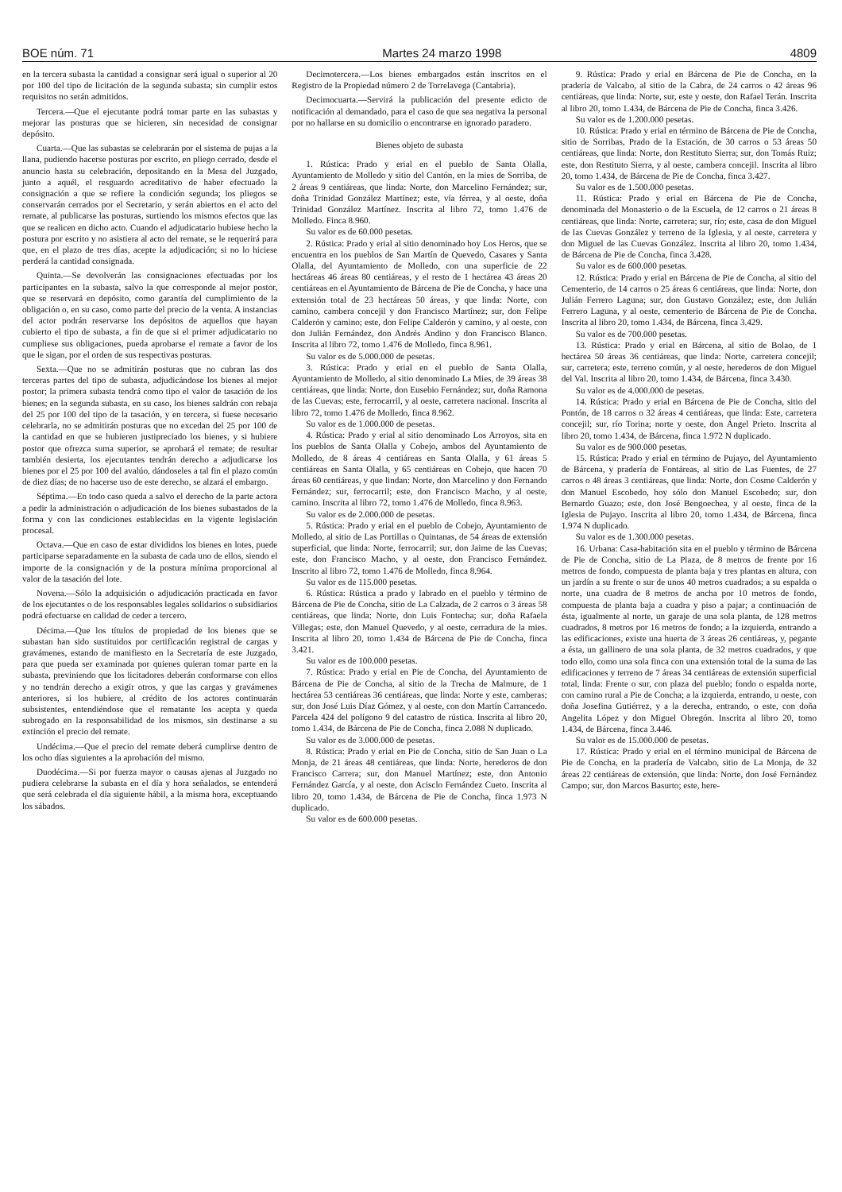BOE núm. 71 Martes 24 marzo 1998 4809
en la tercera subasta la cantidad a consignar será igual o superior al 20 por 100 del tipo de licitación de la segunda subasta; sin cumplir estos requisitos no serán admitidos.
Tercera.—Que el ejecutante podrá tomar parte en las subastas y mejorar las posturas que se hicieren, sin necesidad de consignar depósito.
Cuarta.—Que las subastas se celebrarán por el sistema de pujas a la llana, pudiendo hacerse posturas por escrito, en pliego cerrado, desde el anuncio hasta su celebración, depositando en la Mesa del Juzgado, junto a aquél, el resguardo acreditativo de haber efectuado la consignación a que se refiere la condición segunda; los pliegos se conservarán cerrados por el Secretario, y serán abiertos en el acto del remate, al publicarse las posturas, surtiendo los mismos efectos que las que se realicen en dicho acto. Cuando el adjudicatario hubiese hecho la postura por escrito y no asistiera al acto del remate, se le requerirá para que, en el plazo de tres días, acepte la adjudicación; si no lo hiciese perderá la cantidad consignada.
Quinta.—Se devolverán las consignaciones efectuadas por los participantes en la subasta, salvo la que corresponde al mejor postor, que se reservará en depósito, como garantía del cumplimiento de la obligación o, en su caso, como parte del precio de la venta. A instancias del actor podrán reservarse los depósitos de aquellos que hayan cubierto el tipo de subasta, a fin de que si el primer adjudicatario no cumpliese sus obligaciones, pueda aprobarse el remate a favor de los que le sigan, por el orden de sus respectivas posturas.
Sexta.—Que no se admitirán posturas que no cubran las dos terceras partes del tipo de subasta, adjudicándose los bienes al mejor postor; la primera subasta tendrá como tipo el valor de tasación de los bienes; en la segunda subasta, en su caso, los bienes saldrán con rebaja del 25 por 100 del tipo de la tasación, y en tercera, si fuese necesario celebrarla, no se admitirán posturas que no excedan del 25 por 100 de la cantidad en que se hubieren justipreciado los bienes, y si hubiere postor que ofrezca suma superior, se aprobará el remate; de resultar también desierta, los ejecutantes tendrán derecho a adjudicarse los bienes por el 25 por 100 del avalúo, dándoseles a tal fin el plazo común de diez días; de no hacerse uso de este derecho, se alzará el embargo.
Séptima.—En todo caso queda a salvo el derecho de la parte actora a pedir la administración o adjudicación de los bienes subastados de la forma y con las condiciones establecidas en la vigente legislación procesal.
Octava.—Que en caso de estar divididos los bienes en lotes, puede participarse separadamente en la subasta de cada uno de ellos, siendo el importe de la consignación y de la postura mínima proporcional al valor de la tasación del lote.
Novena.—Sólo la adquisición o adjudicación practicada en favor de los ejecutantes o de los responsables legales solidarios o subsidiarios podrá efectuarse en calidad de ceder a tercero.
Décima.—Que los títulos de propiedad de los bienes que se subastan han sido sustituidos por certificación registral de cargas y gravámenes, estando de manifiesto en la Secretaría de este Juzgado, para que pueda ser examinada por quienes quieran tomar parte en la subasta, previniendo que los licitadores deberán conformarse con ellos y no tendrán derecho a exigir otros, y que las cargas y gravámenes anteriores, si los hubiere, al crédito de los actores continuarán subsistentes, entendiéndose que el rematante los acepta y queda subrogado en la responsabilidad de los mismos, sin destinarse a su extinción el precio del remate.
Undécima.—Que el precio del remate deberá cumplirse dentro de los ocho días siguientes a la aprobación del mismo.
Duodécima.—Si por fuerza mayor o causas ajenas al Juzgado no pudiera celebrarse la subasta en el día y hora señalados, se entenderá que será celebrada el día siguiente hábil, a la misma hora, exceptuando los sábados.
Decimotercera.—Los bienes embargados están inscritos en el Registro de la Propiedad número 2 de Torrelavega (Cantabria).
Decimocuarta.—Servirá la publicación del presente edicto de notificación al demandado, para el caso de que sea negativa la personal por no hallarse en su domicilio o encontrarse en ignorado paradero.
Bienes objeto de subasta
1. Rústica: Prado y erial en el pueblo de Santa Olalla, Ayuntamiento de Molledo y sitio del Cantón, en la mies de Sorriba, de 2 áreas 9 centiáreas, que linda: Norte, don Marcelino Fernández; sur, doña Trinidad González Martínez; este, vía férrea, y al oeste, doña Trinidad González Martínez. Inscrita al libro 72, tomo 1.476 de Molledo. Finca 8.960.
Su valor es de 60.000 pesetas.
2. Rústica: Prado y erial al sitio denominado hoy Los Heros, que se encuentra en los pueblos de San Martín de Quevedo, Casares y Santa Olalla, del Ayuntamiento de Molledo, con una superficie de 22 hectáreas 46 áreas 80 centiáreas, y el resto de 1 hectárea 43 áreas 20 centiáreas en el Ayuntamiento de Bárcena de Pie de Concha, y hace una extensión total de 23 hectáreas 50 áreas, y que linda: Norte, con camino, cambera concejil y don Francisco Martínez; sur, don Felipe Calderón y camino; este, don Felipe Calderón y camino, y al oeste, con don Julián Fernández, don Andrés Andino y don Francisco Blanco. Inscrita al libro 72, tomo 1.476 de Molledo, finca 8.961.
Su valor es de 5.000.000 de pesetas.
3. Rústica: Prado y erial en el pueblo de Santa Olalla, Ayuntamiento de Molledo, al sitio denominado La Mies, de 39 áreas 38 centiáreas, que linda: Norte, don Eusebio Fernández; sur, doña Ramona de las Cuevas; este, ferrocarril, y al oeste, carretera nacional. Inscrita al libro 72, tomo 1.476 de Molledo, finca 8.962.
Su valor es de 1.000.000 de pesetas.
4. Rústica: Prado y erial al sitio denominado Los Arroyos, sita en los pueblos de Santa Olalla y Cobejo, ambos del Ayuntamiento de Molledo, de 8 áreas 4 centiáreas en Santa Olalla, y 61 áreas 5 centiáreas en Santa Olalla, y 65 centiáreas en Cobejo, que hacen 70 áreas 60 centiáreas, y que lindan: Norte, don Marcelino y don Fernando Fernández; sur, ferrocarril; este, don Francisco Macho, y al oeste, camino. Inscrita al libro 72, tomo 1.476 de Molledo, finca 8.963.
Su valor es de 2.000.000 de pesetas.
5. Rústica: Prado y erial en el pueblo de Cobejo, Ayuntamiento de Molledo, al sitio de Las Portillas o Quintanas, de 54 áreas de extensión superficial, que linda: Norte, ferrocarril; sur, don Jaime de las Cuevas; este, don Francisco Macho, y al oeste, don Francisco Fernández. Inscrito al libro 72, tomo 1.476 de Molledo, finca 8.964.
Su valor es de 115.000 pesetas.
6. Rústica: Rústica a prado y labrado en el pueblo y término de Bárcena de Pie de Concha, sitio de La Calzada, de 2 carros o 3 áreas 58 centiáreas, que linda: Norte, don Luis Fontecha; sur, doña Rafaela Villegas; este, don Manuel Quevedo, y al oeste, cerradura de la mies. Inscrita al libro 20, tomo 1.434 de Bárcena de Pie de Concha, finca 3.421.
Su valor es de 100.000 pesetas.
7. Rústica: Prado y erial en Pie de Concha, del Ayuntamiento de Bárcena de Pie de Concha, al sitio de la Trecha de Malmure, de 1 hectárea 53 centiáreas 36 centiáreas, que linda: Norte y este, camberas; sur, don José Luis Díaz Gómez, y al oeste, con don Martín Carrancedo. Parcela 424 del polígono 9 del catastro de rústica. Inscrita al libro 20, tomo 1.434, de Bárcena de Pie de Concha, finca 2.088 N duplicado.
Su valor es de 3.000.000 de pesetas.
8. Rústica: Prado y erial en Pie de Concha, sitio de San Juan o La Monja, de 21 áreas 48 centiáreas, que linda: Norte, herederos de don Francisco Carrera; sur, don Manuel Martínez; este, don Antonio Fernández García, y al oeste, don Acisclo Fernández Cueto. Inscrita al libro 20, tomo 1.434, de Bárcena de Pie de Concha, finca 1.973 N duplicado.
Su valor es de 600.000 pesetas.
9. Rústica: Prado y erial en Bárcena de Pie de Concha, en la pradería de Valcabo, al sitio de la Cabra, de 24 carros o 42 áreas 96 centiáreas, que linda: Norte, sur, este y oeste, don Rafael Terán. Inscrita al libro 20, tomo 1.434, de Bárcena de Pie de Concha, finca 3.426.
Su valor es de 1.200.000 pesetas.
10. Rústica: Prado y erial en término de Bárcena de Pie de Concha, sitio de Sorribas, Prado de la Estación, de 30 carros o 53 áreas 50 centiáreas, que linda: Norte, don Restituto Sierra; sur, don Tomás Ruiz; este, don Restituto Sierra, y al oeste, cambera concejil. Inscrita al libro 20, tomo 1.434, de Bárcena de Pie de Concha, finca 3.427.
Su valor es de 1.500.000 pesetas.
11. Rústica: Prado y erial en Bárcena de Pie de Concha, denominada del Monasterio o de la Escuela, de 12 carros o 21 áreas 8 centiáreas, que linda: Norte, carretera; sur, río; este, casa de don Miguel de las Cuevas González y terreno de la Iglesia, y al oeste, carretera y don Miguel de las Cuevas González. Inscrita al libro 20, tomo 1.434, de Bárcena de Pie de Concha, finca 3.428.
Su valor es de 600.000 pesetas.
12. Rústica: Prado y erial en Bárcena de Pie de Concha, al sitio del Cementerio, de 14 carros o 25 áreas 6 centiáreas, que linda: Norte, don Julián Ferrero Laguna; sur, don Gustavo González; este, don Julián Ferrero Laguna, y al oeste, cementerio de Bárcena de Pie de Concha. Inscrita al libro 20, tomo 1.434, de Bárcena, finca 3.429.
Su valor es de 700.000 pesetas.
13. Rústica: Prado y erial en Bárcena, al sitio de Bolao, de 1 hectárea 50 áreas 36 centiáreas, que linda: Norte, carretera concejil; sur, carretera; este, terreno común, y al oeste, herederos de don Miguel del Val. Inscrita al libro 20, tomo 1.434, de Bárcena, finca 3.430.
Su valor es de 4.000.000 de pesetas.
14. Rústica: Prado y erial en Bárcena de Pie de Concha, sitio del Pontón, de 18 carros o 32 áreas 4 centiáreas, que linda: Este, carretera concejil; sur, río Torina; norte y oeste, don Ángel Prieto. Inscrita al libro 20, tomo 1.434, de Bárcena, finca 1.972 N duplicado.
Su valor es de 900.000 pesetas.
15. Rústica: Prado y erial en término de Pujayo, del Ayuntamiento de Bárcena, y pradería de Fontáreas, al sitio de Las Fuentes, de 27 carros o 48 áreas 3 centiáreas, que linda: Norte, don Cosme Calderón y don Manuel Escobedo, hoy sólo don Manuel Escobedo; sur, don Bernardo Guazo; este, don José Bengoechea, y al oeste, finca de la Iglesia de Pujayo. Inscrita al libro 20, tomo 1.434, de Bárcena, finca 1.974 N duplicado.
Su valor es de 1.300.000 pesetas.
16. Urbana: Casa-habitación sita en el pueblo y término de Bárcena de Pie de Concha, sitio de La Plaza, de 8 metros de frente por 16 metros de fondo, compuesta de planta baja y tres plantas en altura, con un jardín a su frente o sur de unos 40 metros cuadrados; a su espalda o norte, una cuadra de 8 metros de ancha por 10 metros de fondo, compuesta de planta baja a cuadra y piso a pajar; a continuación de ésta, igualmente al norte, un garaje de una sola planta, de 128 metros cuadrados, 8 metros por 16 metros de fondo; a la izquierda, entrando a las edificaciones, existe una huerta de 3 áreas 26 centiáreas, y, pegante a ésta, un gallinero de una sola planta, de 32 metros cuadrados, y que todo ello, como una sola finca con una extensión total de la suma de las edificaciones y terreno de 7 áreas 34 centiáreas de extensión superficial total, linda: Frente o sur, con plaza del pueblo; fondo o espalda norte, con camino rural a Pie de Concha; a la izquierda, entrando, u oeste, con doña Josefina Gutiérrez, y a la derecha, entrando, o este, con doña Angelita López y don Miguel Obregón. Inscrita al libro 20, tomo 1.434, de Bárcena, finca 3.446.
Su valor es de 15.000.000 de pesetas.
17. Rústica: Prado y erial en el término municipal de Bárcena de Pie de Concha, en la pradería de Valcabo, sitio de La Monja, de 32 áreas 22 centiáreas de extensión, que linda: Norte, don José Fernández Campo; sur, don Marcos Basurto; este, here-